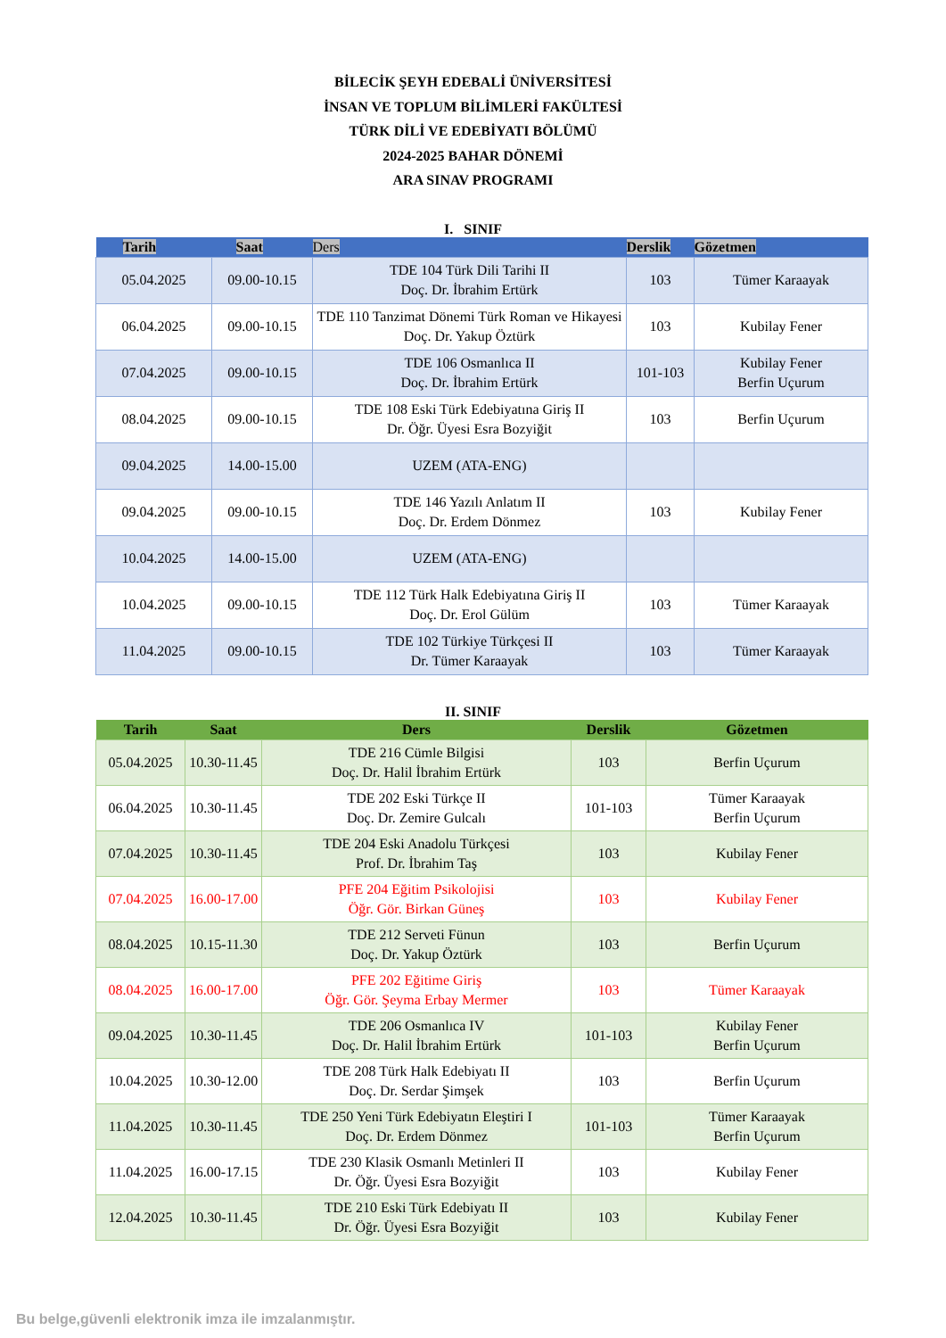BİLECİK ŞEYH EDEBALİ ÜNİVERSİTESİ
İNSAN VE TOPLUM BİLİMLERİ FAKÜLTESİ
TÜRK DİLİ VE EDEBİYATI BÖLÜMÜ
2024-2025 BAHAR DÖNEMİ
ARA SINAV PROGRAMI
I. SINIF
| Tarih | Saat | Ders | Derslik | Gözetmen |
| --- | --- | --- | --- | --- |
| 05.04.2025 | 09.00-10.15 | TDE 104 Türk Dili Tarihi II Doç. Dr. İbrahim Ertürk | 103 | Tümer Karaayak |
| 06.04.2025 | 09.00-10.15 | TDE 110 Tanzimat Dönemi Türk Roman ve Hikayesi Doç. Dr. Yakup Öztürk | 103 | Kubilay Fener |
| 07.04.2025 | 09.00-10.15 | TDE 106 Osmanlıca II Doç. Dr. İbrahim Ertürk | 101-103 | Kubilay Fener Berfin Uçurum |
| 08.04.2025 | 09.00-10.15 | TDE 108 Eski Türk Edebiyatına Giriş II Dr. Öğr. Üyesi Esra Bozyiğit | 103 | Berfin Uçurum |
| 09.04.2025 | 14.00-15.00 | UZEM (ATA-ENG) | | |
| 09.04.2025 | 09.00-10.15 | TDE 146 Yazılı Anlatım II Doç. Dr. Erdem Dönmez | 103 | Kubilay Fener |
| 10.04.2025 | 14.00-15.00 | UZEM (ATA-ENG) | | |
| 10.04.2025 | 09.00-10.15 | TDE 112 Türk Halk Edebiyatına Giriş II Doç. Dr. Erol Gülüm | 103 | Tümer Karaayak |
| 11.04.2025 | 09.00-10.15 | TDE 102 Türkiye Türkçesi II Dr. Tümer Karaayak | 103 | Tümer Karaayak |
II. SINIF
| Tarih | Saat | Ders | Derslik | Gözetmen |
| --- | --- | --- | --- | --- |
| 05.04.2025 | 10.30-11.45 | TDE 216 Cümle Bilgisi Doç. Dr. Halil İbrahim Ertürk | 103 | Berfin Uçurum |
| 06.04.2025 | 10.30-11.45 | TDE 202 Eski Türkçe II Doç. Dr. Zemire Gulcalı | 101-103 | Tümer Karaayak Berfin Uçurum |
| 07.04.2025 | 10.30-11.45 | TDE 204 Eski Anadolu Türkçesi Prof. Dr. İbrahim Taş | 103 | Kubilay Fener |
| 07.04.2025 | 16.00-17.00 | PFE 204 Eğitim Psikolojisi Öğr. Gör. Birkan Güneş | 103 | Kubilay Fener |
| 08.04.2025 | 10.15-11.30 | TDE 212 Serveti Fünun Doç. Dr. Yakup Öztürk | 103 | Berfin Uçurum |
| 08.04.2025 | 16.00-17.00 | PFE 202 Eğitime Giriş Öğr. Gör. Şeyma Erbay Mermer | 103 | Tümer Karaayak |
| 09.04.2025 | 10.30-11.45 | TDE 206 Osmanlıca IV Doç. Dr. Halil İbrahim Ertürk | 101-103 | Kubilay Fener Berfin Uçurum |
| 10.04.2025 | 10.30-12.00 | TDE 208 Türk Halk Edebiyatı II Doç. Dr. Serdar Şimşek | 103 | Berfin Uçurum |
| 11.04.2025 | 10.30-11.45 | TDE 250 Yeni Türk Edebiyatın Eleştiri I Doç. Dr. Erdem Dönmez | 101-103 | Tümer Karaayak Berfin Uçurum |
| 11.04.2025 | 16.00-17.15 | TDE 230 Klasik Osmanlı Metinleri II Dr. Öğr. Üyesi Esra Bozyiğit | 103 | Kubilay Fener |
| 12.04.2025 | 10.30-11.45 | TDE 210 Eski Türk Edebiyatı II Dr. Öğr. Üyesi Esra Bozyiğit | 103 | Kubilay Fener |
Bu belge,güvenli elektronik imza ile imzalanmıştır.